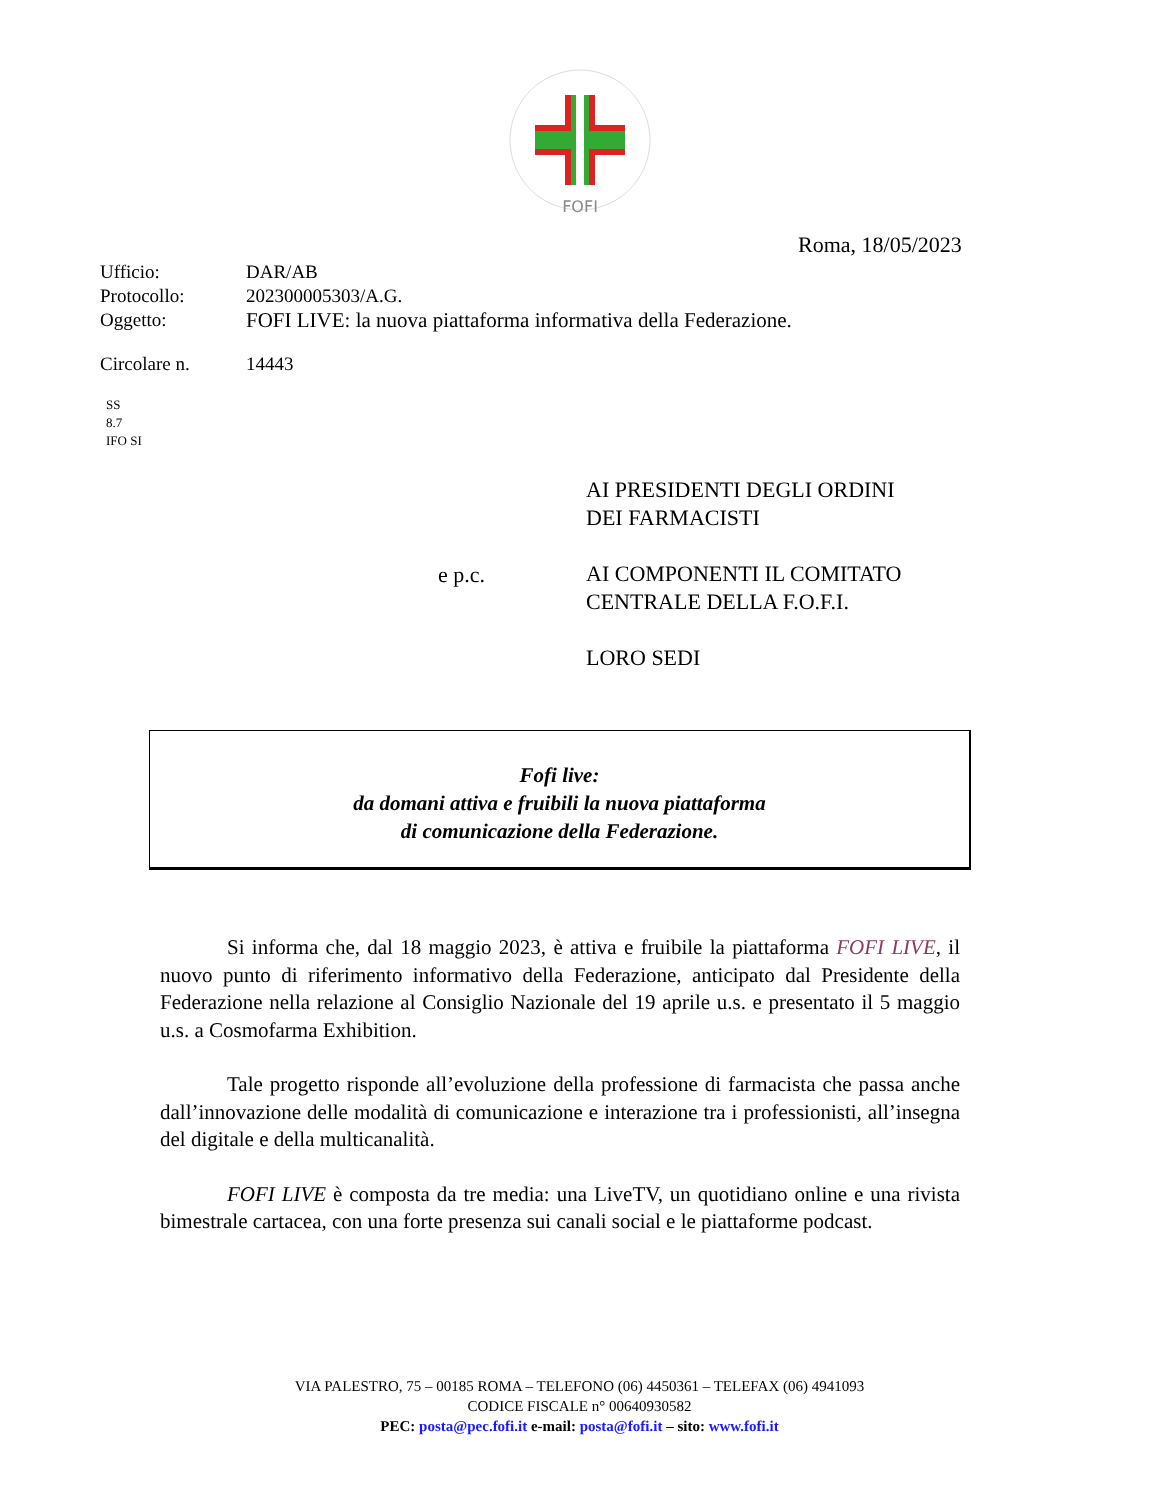FOFI
Roma, 18/05/2023
| Ufficio: | DAR/AB |
| Protocollo: | 202300005303/A.G. |
| Oggetto: | FOFI LIVE: la nuova piattaforma informativa della Federazione. |
| Circolare n. | 14443 |
SS
8.7
IFO SI
AI PRESIDENTI DEGLI ORDINI
DEI FARMACISTI
AI COMPONENTI IL COMITATO
CENTRALE DELLA F.O.F.I.
LORO SEDI
e p.c.
Fofi live:
da domani attiva e fruibili la nuova piattaforma
di comunicazione della Federazione.
Si informa che, dal 18 maggio 2023, è attiva e fruibile la piattaforma FOFI LIVE, il nuovo punto di riferimento informativo della Federazione, anticipato dal Presidente della Federazione nella relazione al Consiglio Nazionale del 19 aprile u.s. e presentato il 5 maggio u.s. a Cosmofarma Exhibition.
Tale progetto risponde all’evoluzione della professione di farmacista che passa anche dall’innovazione delle modalità di comunicazione e interazione tra i professionisti, all’insegna del digitale e della multicanalità.
FOFI LIVE è composta da tre media: una LiveTV, un quotidiano online e una rivista bimestrale cartacea, con una forte presenza sui canali social e le piattaforme podcast.
VIA PALESTRO, 75 – 00185 ROMA – TELEFONO (06) 4450361 – TELEFAX (06) 4941093
CODICE FISCALE n° 00640930582
PEC: posta@pec.fofi.it e-mail: posta@fofi.it – sito: www.fofi.it